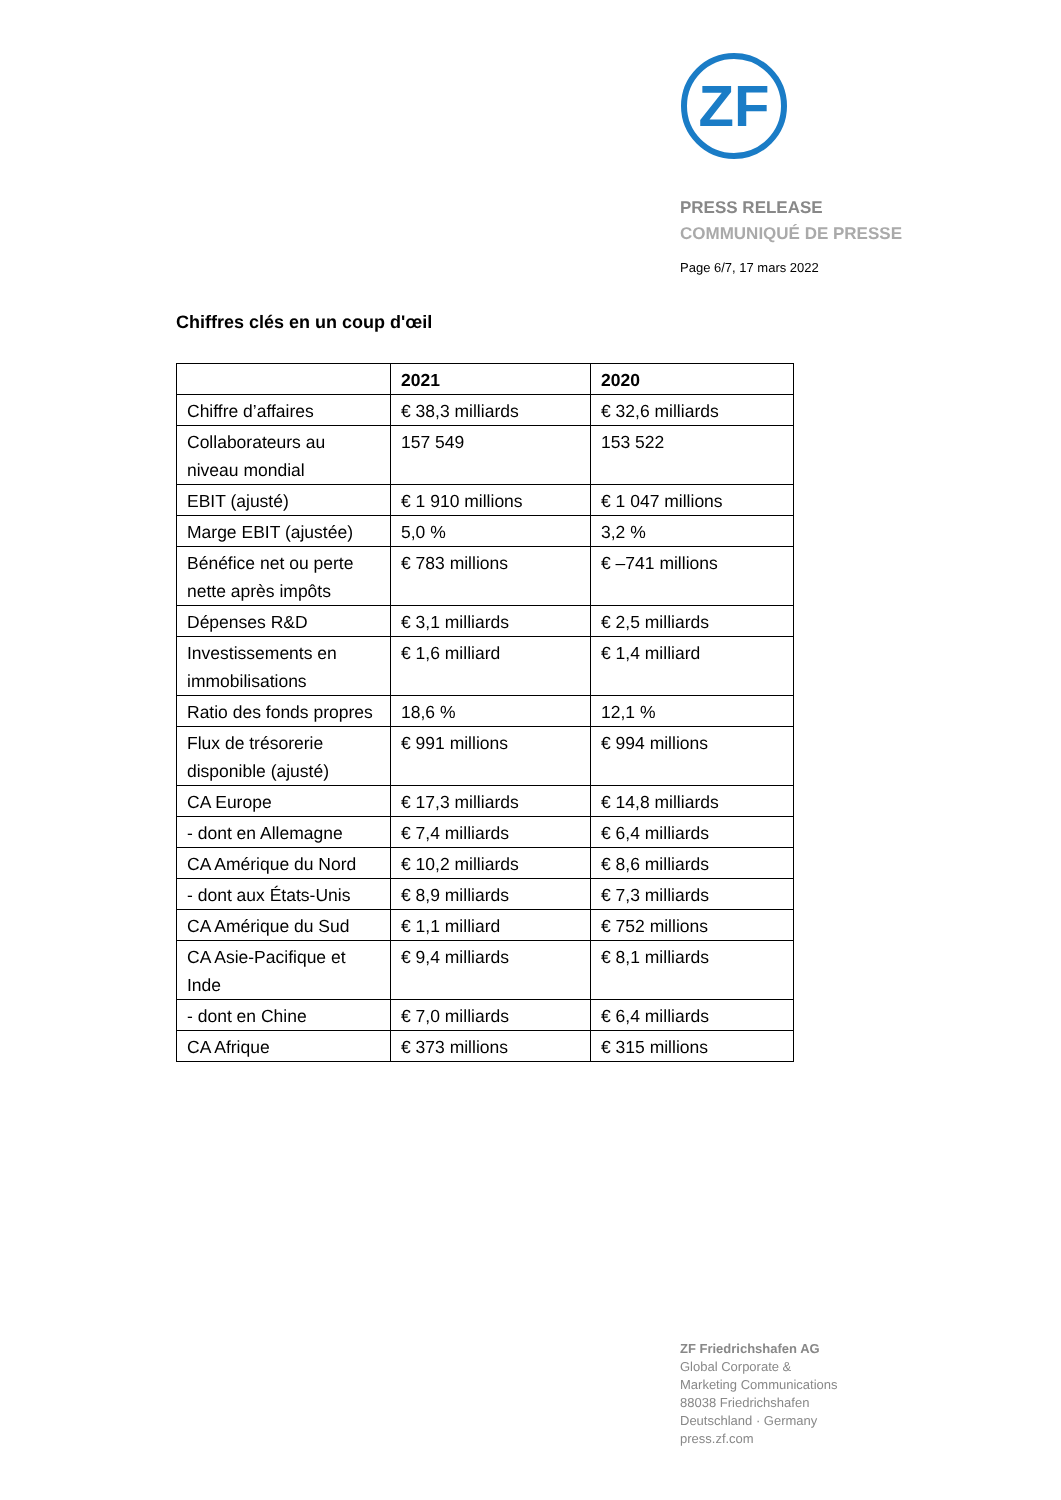ZF
PRESS RELEASE
COMMUNIQUÉ DE PRESSE
Page 6/7, 17 mars 2022
Chiffres clés en un coup d'œil
| | 2021 | 2020 |
| --- | --- | --- |
| Chiffre d’affaires | € 38,3 milliards | € 32,6 milliards |
| Collaborateurs au niveau mondial | 157 549 | 153 522 |
| EBIT (ajusté) | € 1 910 millions | € 1 047 millions |
| Marge EBIT (ajustée) | 5,0 % | 3,2 % |
| Bénéfice net ou perte nette après impôts | € 783 millions | € –741 millions |
| Dépenses R&D | € 3,1 milliards | € 2,5 milliards |
| Investissements en immobilisations | € 1,6 milliard | € 1,4 milliard |
| Ratio des fonds propres | 18,6 % | 12,1 % |
| Flux de trésorerie disponible (ajusté) | € 991 millions | € 994 millions |
| CA Europe | € 17,3 milliards | € 14,8 milliards |
| - dont en Allemagne | € 7,4 milliards | € 6,4 milliards |
| CA Amérique du Nord | € 10,2 milliards | € 8,6 milliards |
| - dont aux États-Unis | € 8,9 milliards | € 7,3 milliards |
| CA Amérique du Sud | € 1,1 milliard | € 752 millions |
| CA Asie-Pacifique et Inde | € 9,4 milliards | € 8,1 milliards |
| - dont en Chine | € 7,0 milliards | € 6,4 milliards |
| CA Afrique | € 373 millions | € 315 millions |
ZF Friedrichshafen AG
Global Corporate &
Marketing Communications
88038 Friedrichshafen
Deutschland · Germany
press.zf.com